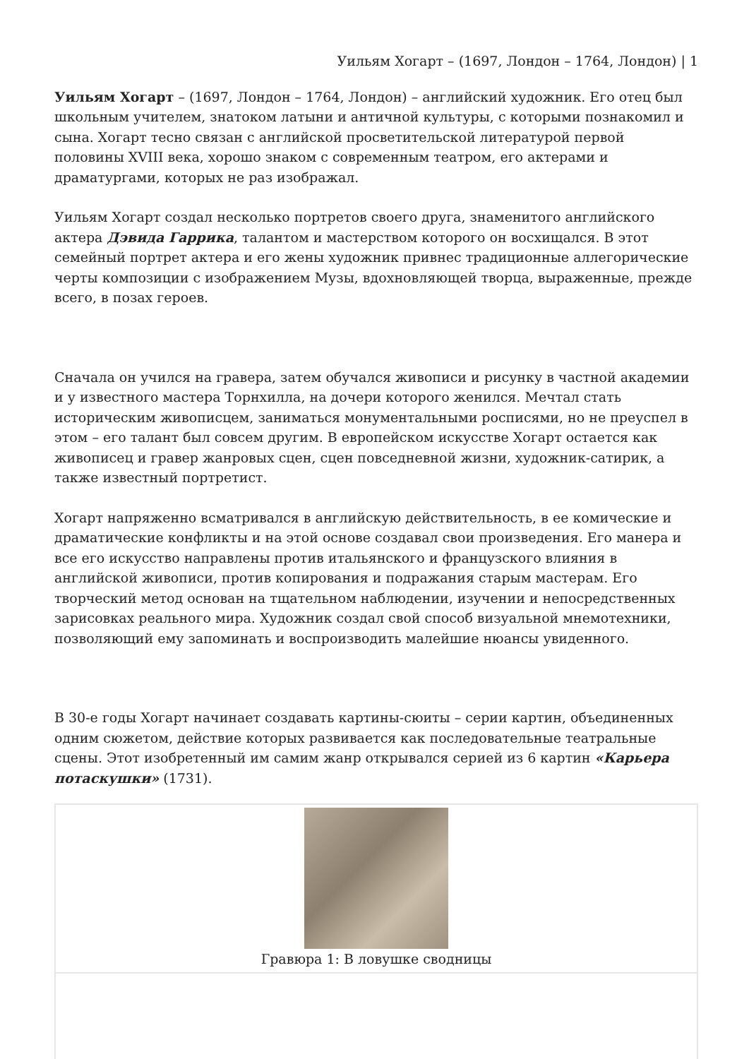Уильям Хогарт – (1697, Лондон – 1764, Лондон) | 1
Уильям Хогарт – (1697, Лондон – 1764, Лондон) – английский художник. Его отец был школьным учителем, знатоком латыни и античной культуры, с которыми познакомил и сына. Хогарт тесно связан с английской просветительской литературой первой половины XVIII века, хорошо знаком с современным театром, его актерами и драматургами, которых не раз изображал.
Уильям Хогарт создал несколько портретов своего друга, знаменитого английского актера Дэвида Гаррика, талантом и мастерством которого он восхищался. В этот семейный портрет актера и его жены художник привнес традиционные аллегорические черты композиции с изображением Музы, вдохновляющей творца, выраженные, прежде всего, в позах героев.
Сначала он учился на гравера, затем обучался живописи и рисунку в частной академии и у известного мастера Торнхилла, на дочери которого женился. Мечтал стать историческим живописцем, заниматься монументальными росписями, но не преуспел в этом – его талант был совсем другим. В европейском искусстве Хогарт остается как живописец и гравер жанровых сцен, сцен повседневной жизни, художник-сатирик, а также известный портретист.
Хогарт напряженно всматривался в английскую действительность, в ее комические и драматические конфликты и на этой основе создавал свои произведения. Его манера и все его искусство направлены против итальянского и французского влияния в английской живописи, против копирования и подражания старым мастерам. Его творческий метод основан на тщательном наблюдении, изучении и непосредственных зарисовках реального мира. Художник создал свой способ визуальной мнемотехники, позволяющий ему запоминать и воспроизводить малейшие нюансы увиденного.
В 30-е годы Хогарт начинает создавать картины-сюиты – серии картин, объединенных одним сюжетом, действие которых развивается как последовательные театральные сцены. Этот изобретенный им самим жанр открывался серией из 6 картин «Карьера потаскушки» (1731).
| Гравюра 1: В ловушке сводницы |